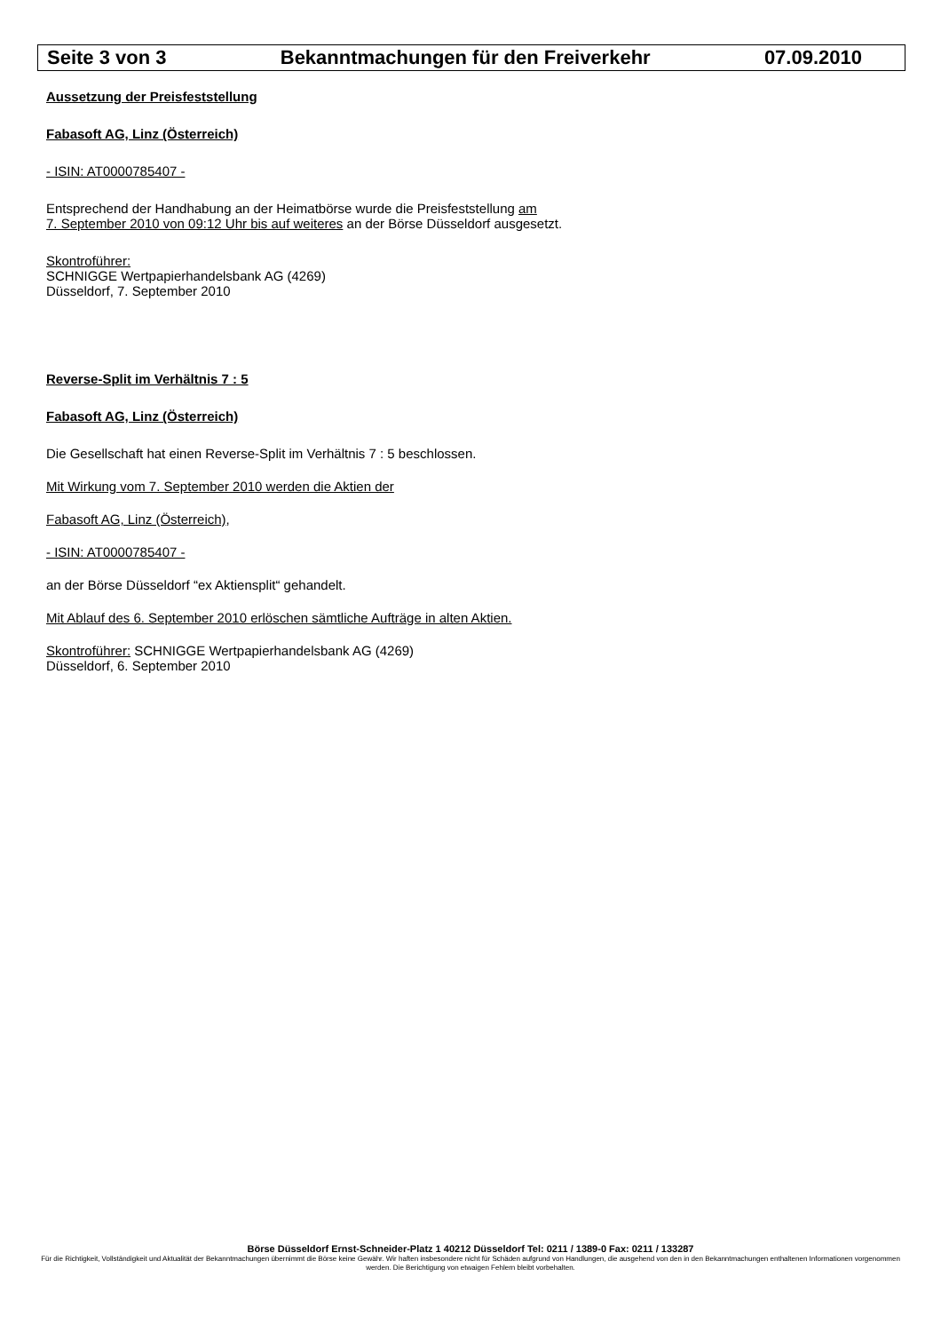Seite 3 von 3 Bekanntmachungen für den Freiverkehr 07.09.2010
Aussetzung der Preisfeststellung
Fabasoft AG, Linz (Österreich)
- ISIN: AT0000785407 -
Entsprechend der Handhabung an der Heimatbörse wurde die Preisfeststellung am
7. September 2010 von 09:12 Uhr bis auf weiteres an der Börse Düsseldorf ausgesetzt.
Skontroführer:
SCHNIGGE Wertpapierhandelsbank AG (4269)
Düsseldorf, 7. September 2010
Reverse-Split im Verhältnis 7 : 5
Fabasoft AG, Linz (Österreich)
Die Gesellschaft hat einen Reverse-Split im Verhältnis 7 : 5 beschlossen.
Mit Wirkung vom 7. September 2010 werden die Aktien der
Fabasoft AG, Linz (Österreich),
- ISIN: AT0000785407 -
an der Börse Düsseldorf “ex Aktiensplit“ gehandelt.
Mit Ablauf des 6. September 2010 erlöschen sämtliche Aufträge in alten Aktien.
Skontroführer: SCHNIGGE Wertpapierhandelsbank AG (4269)
Düsseldorf, 6. September 2010
Börse Düsseldorf Ernst-Schneider-Platz 1 40212 Düsseldorf Tel: 0211 / 1389-0 Fax: 0211 / 133287
Für die Richtigkeit, Vollständigkeit und Aktualität der Bekanntmachungen übernimmt die Börse keine Gewähr. Wir haften insbesondere nicht für Schäden aufgrund von Handlungen, die ausgehend von den in den Bekanntmachungen enthaltenen Informationen vorgenommen werden. Die Berichtigung von etwaigen Fehlern bleibt vorbehalten.